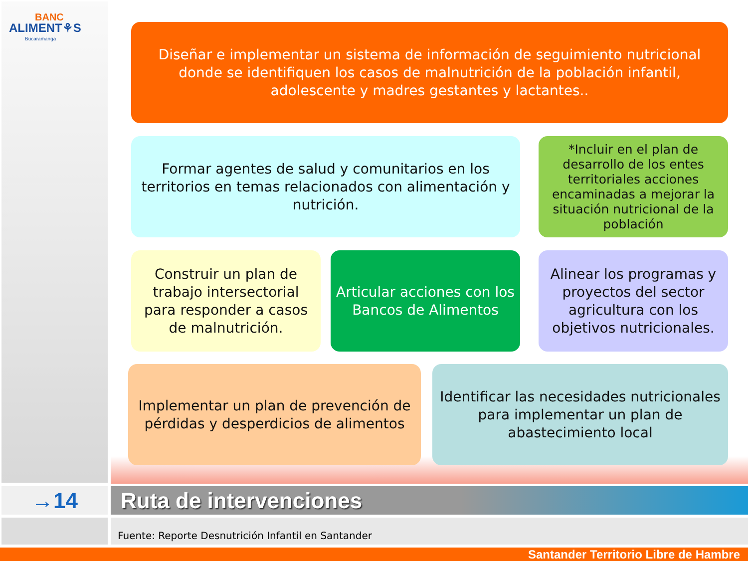BANC
ALIMENT⚘S
Bucaramanga
Diseñar e implementar un sistema de información de seguimiento nutricional donde se identifiquen los casos de malnutrición de la población infantil, adolescente y madres gestantes y lactantes..
Formar agentes de salud y comunitarios en los territorios en temas relacionados con alimentación y nutrición.
*Incluir en el plan de desarrollo de los entes territoriales acciones encaminadas a mejorar la situación nutricional de la población
Construir un plan de trabajo intersectorial para responder a casos de malnutrición.
Articular acciones con los Bancos de Alimentos
Alinear los programas y proyectos del sector agricultura con los objetivos nutricionales.
Implementar un plan de prevención de pérdidas y desperdicios de alimentos
Identificar las necesidades nutricionales para implementar un plan de abastecimiento local
→14 Ruta de intervenciones
Fuente: Reporte Desnutrición Infantil en Santander
Santander Territorio Libre de Hambre